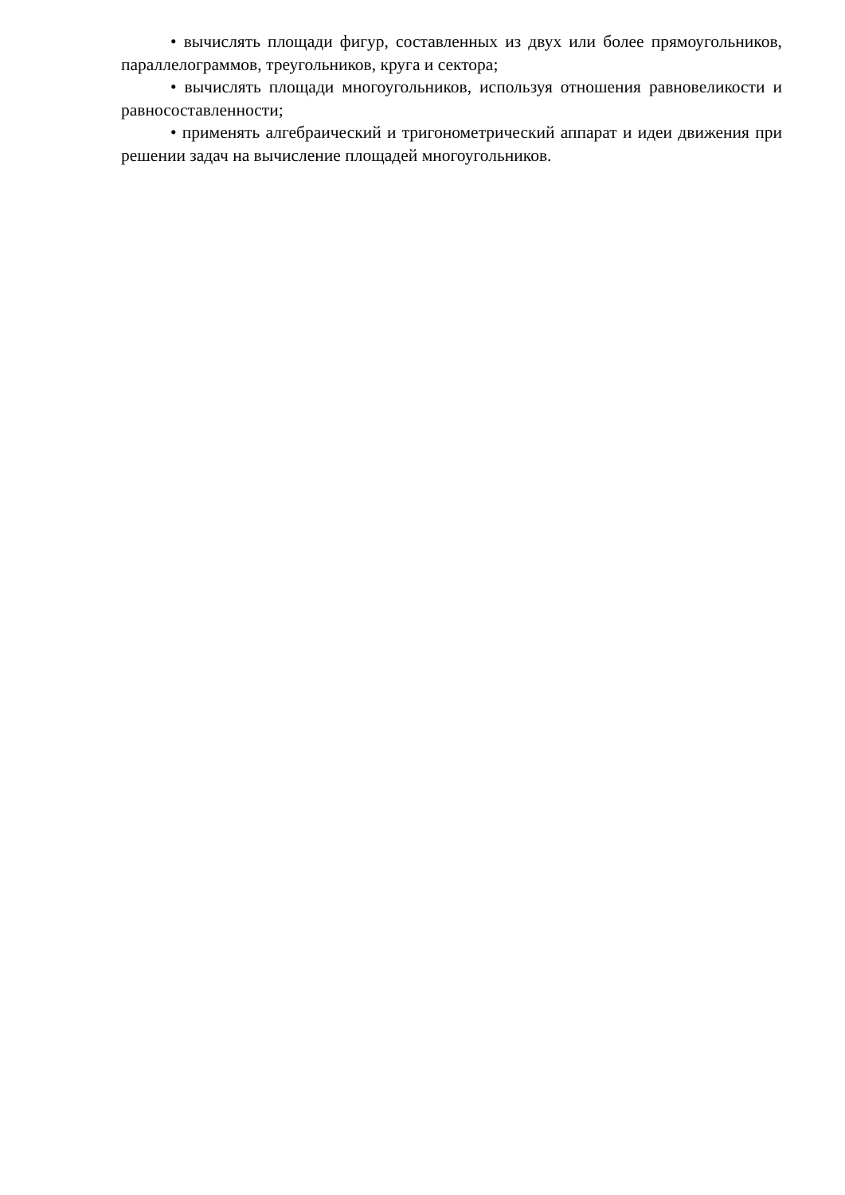• вычислять площади фигур, составленных из двух или более прямоугольников, параллелограммов, треугольников, круга и сектора;
• вычислять площади многоугольников, используя отношения равновеликости и равносоставленности;
• применять алгебраический и тригонометрический аппарат и идеи движения при решении задач на вычисление площадей многоугольников.